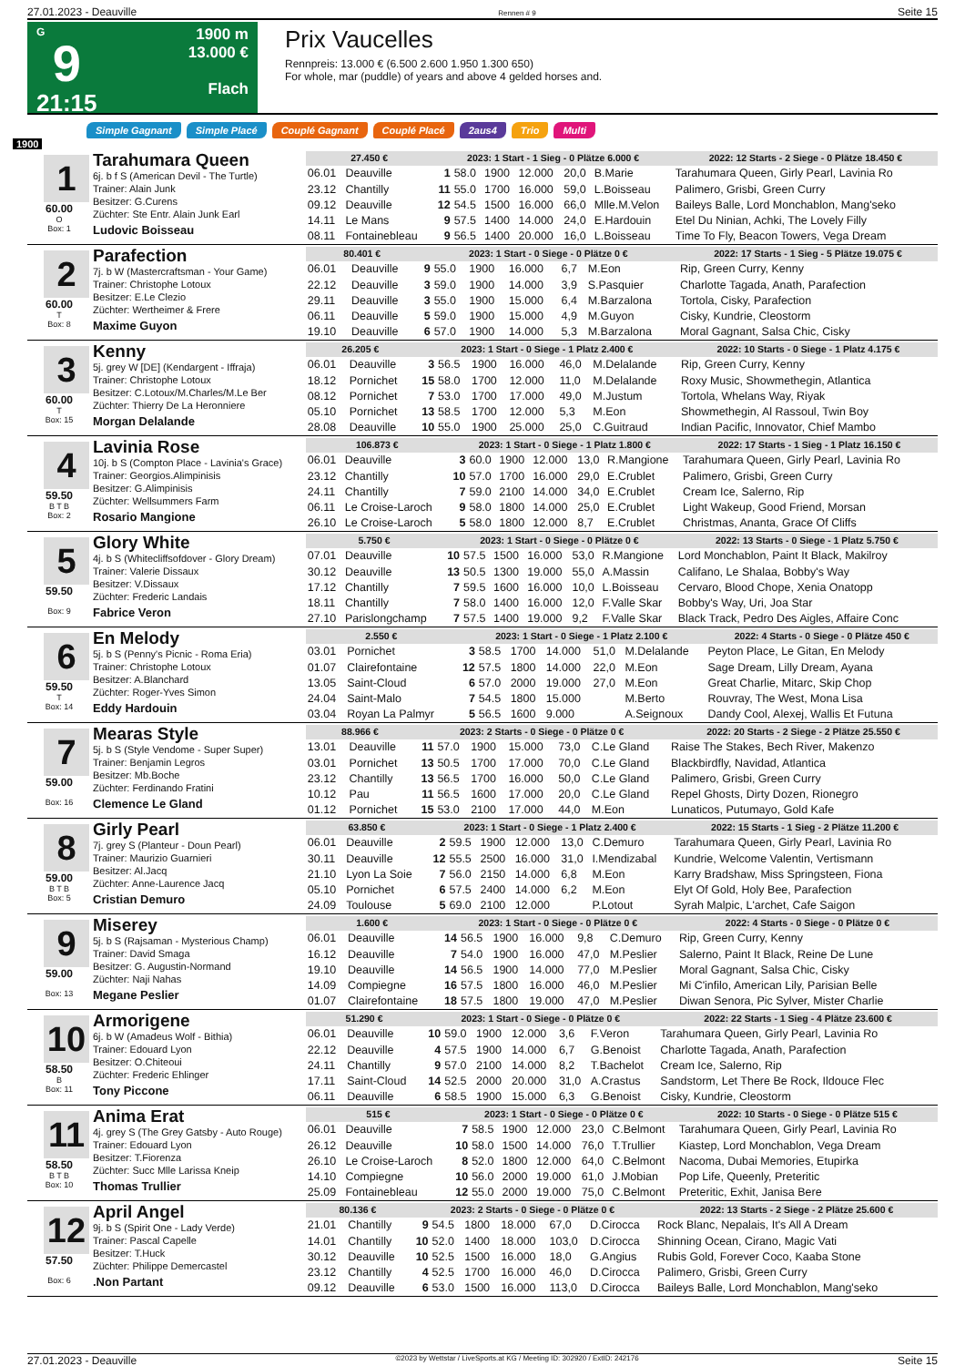27.01.2023 - Deauville Rennen # 9 Seite 15
G
9
21:15
1900 m
13.000 €
Flach
Prix Vaucelles
Rennpreis: 13.000 € (6.500 2.600 1.950 1.300 650)
For whole, mar (puddle) of years and above 4 gelded horses and.
Simple Gagnant Simple Placé Couplé Gagnant Couplé Placé 2aus4 Trio Multi
1900
1
60.00
O
Box: 1
Tarahumara Queen
6j. b f S (American Devil - The Turtle)
Trainer: Alain Junk
Besitzer: G.Curens
Züchter: Ste Entr. Alain Junk Earl
Ludovic Boisseau
| 27.450 € | | 2023: 1 Start - 1 Sieg - 0 Plätze 6.000 € | | | | | | 2022: 12 Starts - 2 Siege - 0 Plätze 18.450 € |
| --- | --- | --- | --- | --- | --- | --- | --- | --- |
| 06.01 | Deauville | 1 | 58.0 | 1900 | 12.000 | 20,0 | B.Marie | Tarahumara Queen, Girly Pearl, Lavinia Ro |
| 23.12 | Chantilly | 11 | 55.0 | 1700 | 16.000 | 59,0 | L.Boisseau | Palimero, Grisbi, Green Curry |
| 09.12 | Deauville | 12 | 54.5 | 1500 | 16.000 | 66,0 | Mlle.M.Velon | Baileys Balle, Lord Monchablon, Mang'seko |
| 14.11 | Le Mans | 9 | 57.5 | 1400 | 14.000 | 24,0 | E.Hardouin | Etel Du Ninian, Achki, The Lovely Filly |
| 08.11 | Fontainebleau | 9 | 56.5 | 1400 | 20.000 | 16,0 | L.Boisseau | Time To Fly, Beacon Towers, Vega Dream |
2
60.00
T
Box: 8
Parafection
7j. b W (Mastercraftsman - Your Game)
Trainer: Christophe Lotoux
Besitzer: E.Le Clezio
Züchter: Wertheimer & Frere
Maxime Guyon
| 80.401 € | | 2023: 1 Start - 0 Siege - 0 Plätze 0 € | | | | | | 2022: 17 Starts - 1 Sieg - 5 Plätze 19.075 € |
| --- | --- | --- | --- | --- | --- | --- | --- | --- |
| 06.01 | Deauville | 9 | 55.0 | 1900 | 16.000 | 6,7 | M.Eon | Rip, Green Curry, Kenny |
| 22.12 | Deauville | 3 | 59.0 | 1900 | 14.000 | 3,9 | S.Pasquier | Charlotte Tagada, Anath, Parafection |
| 29.11 | Deauville | 3 | 55.0 | 1900 | 15.000 | 6,4 | M.Barzalona | Tortola, Cisky, Parafection |
| 06.11 | Deauville | 5 | 59.0 | 1900 | 15.000 | 4,9 | M.Guyon | Cisky, Kundrie, Cleostorm |
| 19.10 | Deauville | 6 | 57.0 | 1900 | 14.000 | 5,3 | M.Barzalona | Moral Gagnant, Salsa Chic, Cisky |
3
60.00
T
Box: 15
Kenny
5j. grey W [DE] (Kendargent - Iffraja)
Trainer: Christophe Lotoux
Besitzer: C.Lotoux/M.Charles/M.Le Ber
Züchter: Thierry De La Heronniere
Morgan Delalande
| 26.205 € | | 2023: 1 Start - 0 Siege - 1 Platz 2.400 € | | | | | | 2022: 10 Starts - 0 Siege - 1 Platz 4.175 € |
| --- | --- | --- | --- | --- | --- | --- | --- | --- |
| 06.01 | Deauville | 3 | 56.5 | 1900 | 16.000 | 46,0 | M.Delalande | Rip, Green Curry, Kenny |
| 18.12 | Pornichet | 15 | 58.0 | 1700 | 12.000 | 11,0 | M.Delalande | Roxy Music, Showmethegin, Atlantica |
| 08.12 | Pornichet | 7 | 53.0 | 1700 | 17.000 | 49,0 | M.Justum | Tortola, Whelans Way, Riyak |
| 05.10 | Pornichet | 13 | 58.5 | 1700 | 12.000 | 5,3 | M.Eon | Showmethegin, Al Rassoul, Twin Boy |
| 28.08 | Deauville | 10 | 55.0 | 1900 | 25.000 | 25,0 | C.Guitraud | Indian Pacific, Innovator, Chief Mambo |
4
59.50
B T B
Box: 2
Lavinia Rose
10j. b S (Compton Place - Lavinia's Grace)
Trainer: Georgios.Alimpinisis
Besitzer: G.Alimpinisis
Züchter: Wellsummers Farm
Rosario Mangione
| 106.873 € | | 2023: 1 Start - 0 Siege - 1 Platz 1.800 € | | | | | | 2022: 17 Starts - 1 Sieg - 1 Platz 16.150 € |
| --- | --- | --- | --- | --- | --- | --- | --- | --- |
| 06.01 | Deauville | 3 | 60.0 | 1900 | 12.000 | 13,0 | R.Mangione | Tarahumara Queen, Girly Pearl, Lavinia Ro |
| 23.12 | Chantilly | 10 | 57.0 | 1700 | 16.000 | 29,0 | E.Crublet | Palimero, Grisbi, Green Curry |
| 24.11 | Chantilly | 7 | 59.0 | 2100 | 14.000 | 34,0 | E.Crublet | Cream Ice, Salerno, Rip |
| 06.11 | Le Croise-Laroch | 9 | 58.0 | 1800 | 14.000 | 25,0 | E.Crublet | Light Wakeup, Good Friend, Morsan |
| 26.10 | Le Croise-Laroch | 5 | 58.0 | 1800 | 12.000 | 8,7 | E.Crublet | Christmas, Ananta, Grace Of Cliffs |
5
59.50
Box: 9
Glory White
4j. b S (Whitecliffsofdover - Glory Dream)
Trainer: Valerie Dissaux
Besitzer: V.Dissaux
Züchter: Frederic Landais
Fabrice Veron
| 5.750 € | | 2023: 1 Start - 0 Siege - 0 Plätze 0 € | | | | | | 2022: 13 Starts - 0 Siege - 1 Platz 5.750 € |
| --- | --- | --- | --- | --- | --- | --- | --- | --- |
| 07.01 | Deauville | 10 | 57.5 | 1500 | 16.000 | 53,0 | R.Mangione | Lord Monchablon, Paint It Black, Makilroy |
| 30.12 | Deauville | 13 | 50.5 | 1300 | 19.000 | 55,0 | A.Massin | Califano, Le Shalaa, Bobby's Way |
| 17.12 | Chantilly | 7 | 59.5 | 1600 | 16.000 | 10,0 | L.Boisseau | Cervaro, Blood Chope, Xenia Onatopp |
| 18.11 | Chantilly | 7 | 58.0 | 1400 | 16.000 | 12,0 | F.Valle Skar | Bobby's Way, Uri, Joa Star |
| 27.10 | Parislongchamp | 7 | 57.5 | 1400 | 19.000 | 9,2 | F.Valle Skar | Black Track, Pedro Des Aigles, Affaire Conc |
6
59.50
T
Box: 14
En Melody
5j. b S (Penny's Picnic - Roma Eria)
Trainer: Christophe Lotoux
Besitzer: A.Blanchard
Züchter: Roger-Yves Simon
Eddy Hardouin
| 2.550 € | | 2023: 1 Start - 0 Siege - 1 Platz 2.100 € | | | | | | 2022: 4 Starts - 0 Siege - 0 Plätze 450 € |
| --- | --- | --- | --- | --- | --- | --- | --- | --- |
| 03.01 | Pornichet | 3 | 58.5 | 1700 | 14.000 | 51,0 | M.Delalande | Peyton Place, Le Gitan, En Melody |
| 01.07 | Clairefontaine | 12 | 57.5 | 1800 | 14.000 | 22,0 | M.Eon | Sage Dream, Lilly Dream, Ayana |
| 13.05 | Saint-Cloud | 6 | 57.0 | 2000 | 19.000 | 27,0 | M.Eon | Great Charlie, Mitarc, Skip Chop |
| 24.04 | Saint-Malo | 7 | 54.5 | 1800 | 15.000 | | M.Berto | Rouvray, The West, Mona Lisa |
| 03.04 | Royan La Palmyr | 5 | 56.5 | 1600 | 9.000 | | A.Seignoux | Dandy Cool, Alexej, Wallis Et Futuna |
7
59.00
Box: 16
Mearas Style
5j. b S (Style Vendome - Super Super)
Trainer: Benjamin Legros
Besitzer: Mb.Boche
Züchter: Ferdinando Fratini
Clemence Le Gland
| 88.966 € | | 2023: 2 Starts - 0 Siege - 0 Plätze 0 € | | | | | | 2022: 20 Starts - 2 Siege - 2 Plätze 25.550 € |
| --- | --- | --- | --- | --- | --- | --- | --- | --- |
| 13.01 | Deauville | 11 | 57.0 | 1900 | 15.000 | 73,0 | C.Le Gland | Raise The Stakes, Bech River, Makenzo |
| 03.01 | Pornichet | 13 | 50.5 | 1700 | 17.000 | 70,0 | C.Le Gland | Blackbirdfly, Navidad, Atlantica |
| 23.12 | Chantilly | 13 | 56.5 | 1700 | 16.000 | 50,0 | C.Le Gland | Palimero, Grisbi, Green Curry |
| 10.12 | Pau | 11 | 56.5 | 1600 | 17.000 | 20,0 | C.Le Gland | Repel Ghosts, Dirty Dozen, Rionegro |
| 01.12 | Pornichet | 15 | 53.0 | 2100 | 17.000 | 44,0 | M.Eon | Lunaticos, Putumayo, Gold Kafe |
8
59.00
B T B
Box: 5
Girly Pearl
7j. grey S (Planteur - Doun Pearl)
Trainer: Maurizio Guarnieri
Besitzer: Al.Jacq
Züchter: Anne-Laurence Jacq
Cristian Demuro
| 63.850 € | | 2023: 1 Start - 0 Siege - 1 Platz 2.400 € | | | | | | 2022: 15 Starts - 1 Sieg - 2 Plätze 11.200 € |
| --- | --- | --- | --- | --- | --- | --- | --- | --- |
| 06.01 | Deauville | 2 | 59.5 | 1900 | 12.000 | 13,0 | C.Demuro | Tarahumara Queen, Girly Pearl, Lavinia Ro |
| 30.11 | Deauville | 12 | 55.5 | 2500 | 16.000 | 31,0 | I.Mendizabal | Kundrie, Welcome Valentin, Vertismann |
| 21.10 | Lyon La Soie | 7 | 56.0 | 2150 | 14.000 | 6,8 | M.Eon | Karry Bradshaw, Miss Springsteen, Fiona |
| 05.10 | Pornichet | 6 | 57.5 | 2400 | 14.000 | 6,2 | M.Eon | Elyt Of Gold, Holy Bee, Parafection |
| 24.09 | Toulouse | 5 | 69.0 | 2100 | 12.000 | | P.Lotout | Syrah Malpic, L'archet, Cafe Saigon |
9
59.00
Box: 13
Miserey
5j. b S (Rajsaman - Mysterious Champ)
Trainer: David Smaga
Besitzer: G. Augustin-Normand
Züchter: Naji Nahas
Megane Peslier
| 1.600 € | | 2023: 1 Start - 0 Siege - 0 Plätze 0 € | | | | | | 2022: 4 Starts - 0 Siege - 0 Plätze 0 € |
| --- | --- | --- | --- | --- | --- | --- | --- | --- |
| 06.01 | Deauville | 14 | 56.5 | 1900 | 16.000 | 9,8 | C.Demuro | Rip, Green Curry, Kenny |
| 16.12 | Deauville | 7 | 54.0 | 1900 | 16.000 | 47,0 | M.Peslier | Salerno, Paint It Black, Reine De Lune |
| 19.10 | Deauville | 14 | 56.5 | 1900 | 14.000 | 77,0 | M.Peslier | Moral Gagnant, Salsa Chic, Cisky |
| 14.09 | Compiegne | 16 | 57.5 | 1800 | 16.000 | 46,0 | M.Peslier | Mi C'infilo, American Lily, Parisian Belle |
| 01.07 | Clairefontaine | 18 | 57.5 | 1800 | 19.000 | 47,0 | M.Peslier | Diwan Senora, Pic Sylver, Mister Charlie |
10
58.50
B
Box: 11
Armorigene
6j. b W (Amadeus Wolf - Bithia)
Trainer: Edouard Lyon
Besitzer: O.Chiteoui
Züchter: Frederic Ehlinger
Tony Piccone
| 51.290 € | | 2023: 1 Start - 0 Siege - 0 Plätze 0 € | | | | | | 2022: 22 Starts - 1 Sieg - 4 Plätze 23.600 € |
| --- | --- | --- | --- | --- | --- | --- | --- | --- |
| 06.01 | Deauville | 10 | 59.0 | 1900 | 12.000 | 3,6 | F.Veron | Tarahumara Queen, Girly Pearl, Lavinia Ro |
| 22.12 | Deauville | 4 | 57.5 | 1900 | 14.000 | 6,7 | G.Benoist | Charlotte Tagada, Anath, Parafection |
| 24.11 | Chantilly | 9 | 57.0 | 2100 | 14.000 | 8,2 | T.Bachelot | Cream Ice, Salerno, Rip |
| 17.11 | Saint-Cloud | 14 | 52.5 | 2000 | 20.000 | 31,0 | A.Crastus | Sandstorm, Let There Be Rock, Ildouce Flec |
| 06.11 | Deauville | 6 | 58.5 | 1900 | 15.000 | 6,3 | G.Benoist | Cisky, Kundrie, Cleostorm |
11
58.50
B T B
Box: 10
Anima Erat
4j. grey S (The Grey Gatsby - Auto Rouge)
Trainer: Edouard Lyon
Besitzer: T.Fiorenza
Züchter: Succ Mlle Larissa Kneip
Thomas Trullier
| 515 € | | 2023: 1 Start - 0 Siege - 0 Plätze 0 € | | | | | | 2022: 10 Starts - 0 Siege - 0 Plätze 515 € |
| --- | --- | --- | --- | --- | --- | --- | --- | --- |
| 06.01 | Deauville | 7 | 58.5 | 1900 | 12.000 | 23,0 | C.Belmont | Tarahumara Queen, Girly Pearl, Lavinia Ro |
| 26.12 | Deauville | 10 | 58.0 | 1500 | 14.000 | 76,0 | T.Trullier | Kiastep, Lord Monchablon, Vega Dream |
| 26.10 | Le Croise-Laroch | 8 | 52.0 | 1800 | 12.000 | 64,0 | C.Belmont | Nacoma, Dubai Memories, Etupirka |
| 14.10 | Compiegne | 10 | 56.0 | 2000 | 19.000 | 61,0 | J.Mobian | Pop Life, Queenly, Preteritic |
| 25.09 | Fontainebleau | 12 | 55.0 | 2000 | 19.000 | 75,0 | C.Belmont | Preteritic, Exhit, Janisa Bere |
12
57.50
Box: 6
April Angel
9j. b S (Spirit One - Lady Verde)
Trainer: Pascal Capelle
Besitzer: T.Huck
Züchter: Philippe Demercastel
.Non Partant
| 80.136 € | | 2023: 2 Starts - 0 Siege - 0 Plätze 0 € | | | | | | 2022: 13 Starts - 2 Siege - 2 Plätze 25.600 € |
| --- | --- | --- | --- | --- | --- | --- | --- | --- |
| 21.01 | Chantilly | 9 | 54.5 | 1800 | 18.000 | 67,0 | D.Cirocca | Rock Blanc, Nepalais, It's All A Dream |
| 14.01 | Chantilly | 10 | 52.0 | 1400 | 18.000 | 103,0 | D.Cirocca | Shinning Ocean, Cirano, Magic Vati |
| 30.12 | Deauville | 10 | 52.5 | 1500 | 16.000 | 18,0 | G.Angius | Rubis Gold, Forever Coco, Kaaba Stone |
| 23.12 | Chantilly | 4 | 52.5 | 1700 | 16.000 | 46,0 | D.Cirocca | Palimero, Grisbi, Green Curry |
| 09.12 | Deauville | 6 | 53.0 | 1500 | 16.000 | 113,0 | D.Cirocca | Baileys Balle, Lord Monchablon, Mang'seko |
27.01.2023 - Deauville ©2023 by Wettstar / LiveSports.at KG / Meeting ID: 302920 / ExtID: 242176 Seite 15